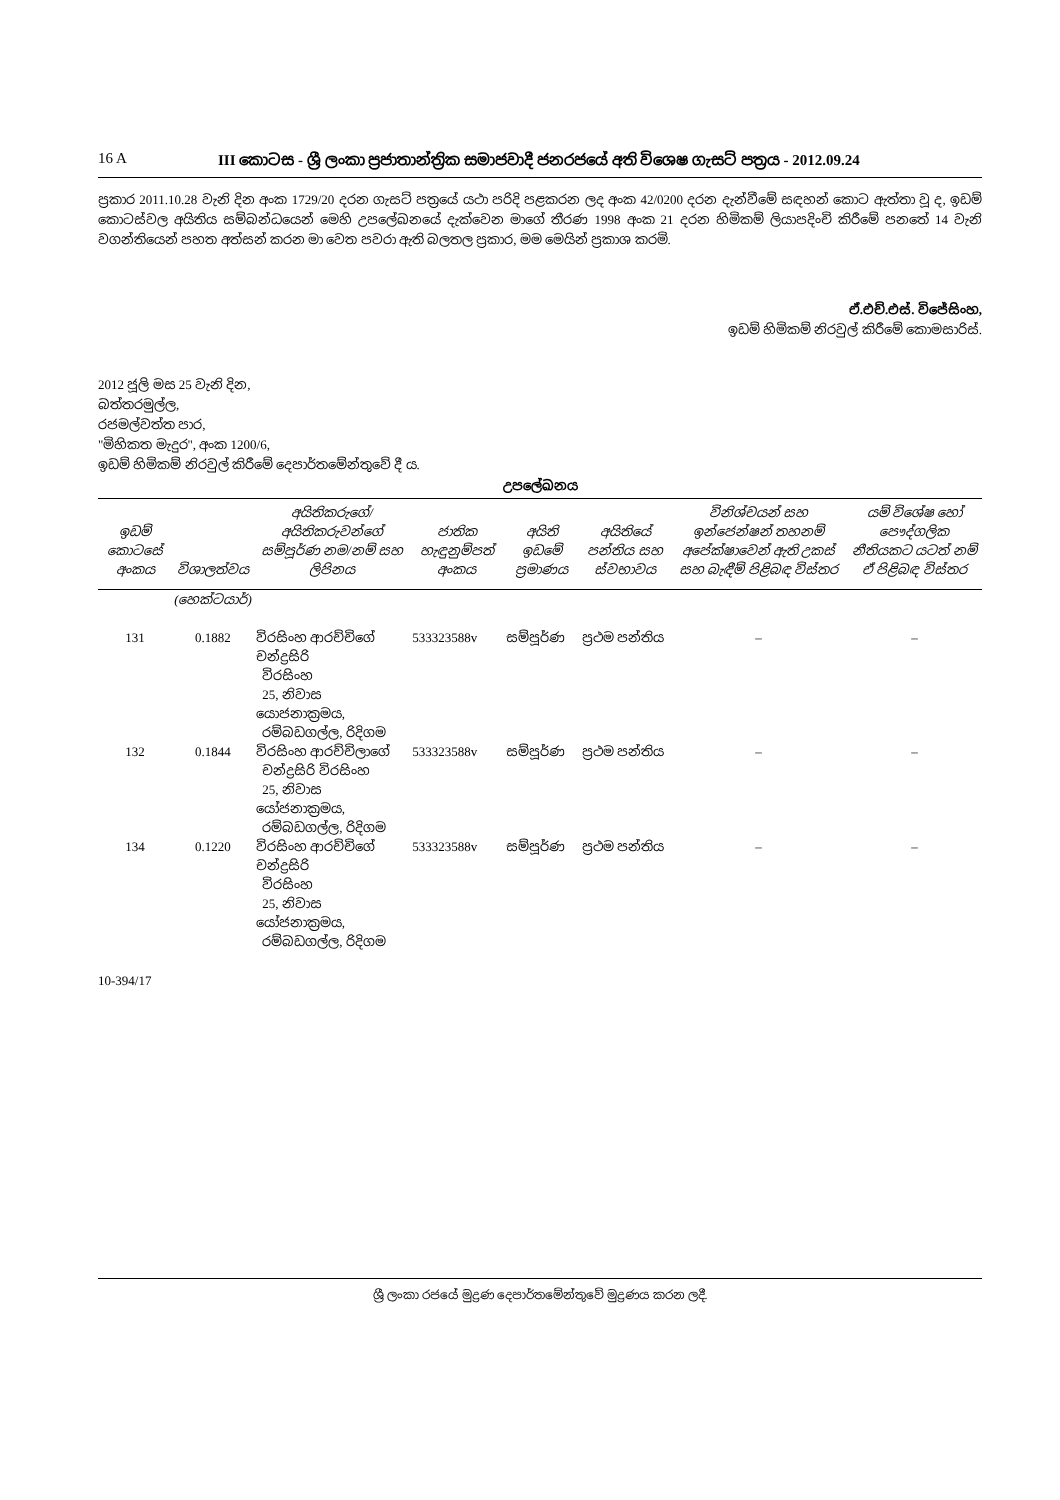16 A III කොටස - ශ්‍රී ලංකා ප්‍රජාතාන්ත්‍රික සමාජවාදී ජනරජයේ අති විශෙෂ ගැසට් පත්‍රය - 2012.09.24
ප්‍රකාර 2011.10.28 වැනි දින අංක 1729/20 දරන ගැසට් පත්‍රයේ යථා පරිදි පළකරන ලද අංක 42/0200 දරන දැන්වීමේ සඳහන් කොට ඇත්තා වූ ද, ඉඩම් කොටස්වල අයිතිය සම්බන්ධයෙන් මෙහි උපලේඛනයේ දැක්වෙන මාගේ තීරණ 1998 අංක 21 දරන හිමිකම් ලියාපදිංචි කිරීමේ පනතේ 14 වැනි වගන්තියෙන් පහත අත්සන් කරන මා වෙත පවරා ඇති බලතල ප්‍රකාර, මම මෙයින් ප්‍රකාශ කරමි.
ඒ.එච්.එස්. විජේසිංහ,
ඉඩම් හිමිකම් නිරවුල් කිරීමේ කොමසාරිස්.
2012 ජූලි මස 25 වැනි දින,
බත්තරමුල්ල,
රජමල්වත්ත පාර,
"මිහිකත මැදුර", අංක 1200/6,
ඉඩම් හිමිකම් නිරවුල් කිරීමේ දෙපාර්තමේන්තුවේ දී ය.
උපලේඛනය
| ඉඩම් කොටසේ අංකය | විශාලත්වය | අයිතිකරුගේ/අයිතිකරුවන්ගේ සම්පූර්ණ නම/නම් සහ ලිපිනය | ජාතික හැඳුනුම්පත් අංකය | අයිති ඉඩමේ ප්‍රමාණය | අයිතියේ පන්තිය සහ ස්වභාවය | විනිශ්චයන් සහ ඉන්ජෙන්ෂන් තහනම් අපේක්ෂාවෙන් ඇති උකස් සහ බැඳීම් පිළිබඳ විස්තර | යම් විශේෂ හෝ පෞද්ගලික නීතියකට යටත් නම් ඒ පිළිබඳ විස්තර |
| --- | --- | --- | --- | --- | --- | --- | --- |
| | (හෙක්ටයාර්) | | | | | | |
| 131 | 0.1882 | විරසිංහ ආරච්චිගේ චන්ද්‍රසිරි විරසිංහ 25, නිවාස යොජනාක්‍රමය, රම්බඩගල්ල, රිදිගම | 533323588v | සම්පූර්ණ | ප්‍රථම පන්තිය | – | – |
| 132 | 0.1844 | විරසිංහ ආරච්චිලාගේ චන්ද්‍රසිරි විරසිංහ 25, නිවාස යෝජනාක්‍රමය, රම්බඩගල්ල, රිදිගම | 533323588v | සම්පූර්ණ | ප්‍රථම පන්තිය | – | – |
| 134 | 0.1220 | විරසිංහ ආරච්චිගේ චන්ද්‍රසිරි විරසිංහ 25, නිවාස යෝජනාක්‍රමය, රම්බඩගල්ල, රිදිගම | 533323588v | සම්පූර්ණ | ප්‍රථම පන්තිය | – | – |
10-394/17
ශ්‍රී ලංකා රජයේ මුද්‍රණ දෙපාර්තමේන්තුවේ මුද්‍රණය කරන ලදී.